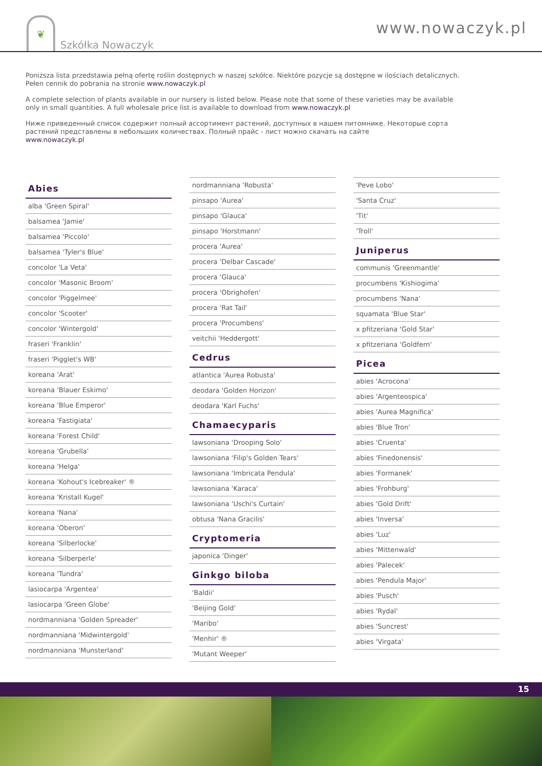❦
Szkółka Nowaczyk
www.nowaczyk.pl
Poniższa lista przedstawia pełną ofertę roślin dostępnych w naszej szkółce. Niektóre pozycje są dostępne w ilościach detalicznych.
Pełen cennik do pobrania na stronie www.nowaczyk.pl
A complete selection of plants available in our nursery is listed below. Please note that some of these varieties may be available
only in small quantities. A full wholesale price list is available to download from www.nowaczyk.pl
Ниже приведенный список содержит полный ассортимент растений, доступных в нашем питомнике. Некоторые сорта
растений представлены в небольших количествах. Полный прайс - лист можно скачать на сайте
www.nowaczyk.pl
Abies
alba 'Green Spiral'
balsamea 'Jamie'
balsamea 'Piccolo'
balsamea 'Tyler's Blue'
concolor 'La Veta'
concolor 'Masonic Broom'
concolor 'Piggelmee'
concolor 'Scooter'
concolor 'Wintergold'
fraseri 'Franklin'
fraseri 'Pigglet's WB'
koreana 'Arat'
koreana 'Blauer Eskimo'
koreana 'Blue Emperor'
koreana 'Fastigiata'
koreana 'Forest Child'
koreana 'Grubella'
koreana 'Helga'
koreana 'Kohout's Icebreaker' ®
koreana 'Kristall Kugel'
koreana 'Nana'
koreana 'Oberon'
koreana 'Silberlocke'
koreana 'Silberperle'
koreana 'Tundra'
lasiocarpa 'Argentea'
lasiocarpa 'Green Globe'
nordmanniana 'Golden Spreader'
nordmanniana 'Midwintergold'
nordmanniana 'Munsterland'
nordmanniana 'Robusta'
pinsapo 'Aurea'
pinsapo 'Glauca'
pinsapo 'Horstmann'
procera 'Aurea'
procera 'Delbar Cascade'
procera 'Glauca'
procera 'Obrighofen'
procera 'Rat Tail'
procera 'Procumbens'
veitchii 'Heddergott'
Cedrus
atlantica 'Aurea Robusta'
deodara 'Golden Horizon'
deodara 'Karl Fuchs'
Chamaecyparis
lawsoniana 'Drooping Solo'
lawsoniana 'Filip's Golden Tears'
lawsoniana 'Imbricata Pendula'
lawsoniana 'Karaca'
lawsoniana 'Uschi's Curtain'
obtusa 'Nana Gracilis'
Cryptomeria
japonica 'Dinger'
Ginkgo biloba
'Baldii'
'Beijing Gold'
'Maribo'
'Menhir' ®
'Mutant Weeper'
'Peve Lobo'
'Santa Cruz'
'Tit'
'Troll'
Juniperus
communis 'Greenmantle'
procumbens 'Kishiogima'
procumbens 'Nana'
squamata 'Blue Star'
x pfitzeriana 'Gold Star'
x pfitzeriana 'Goldfern'
Picea
abies 'Acrocona'
abies 'Argenteospica'
abies 'Aurea Magnifica'
abies 'Blue Tron'
abies 'Cruenta'
abies 'Finedonensis'
abies 'Formanek'
abies 'Frohburg'
abies 'Gold Drift'
abies 'Inversa'
abies 'Luz'
abies 'Mittenwald'
abies 'Palecek'
abies 'Pendula Major'
abies 'Pusch'
abies 'Rydal'
abies 'Suncrest'
abies 'Virgata'
15